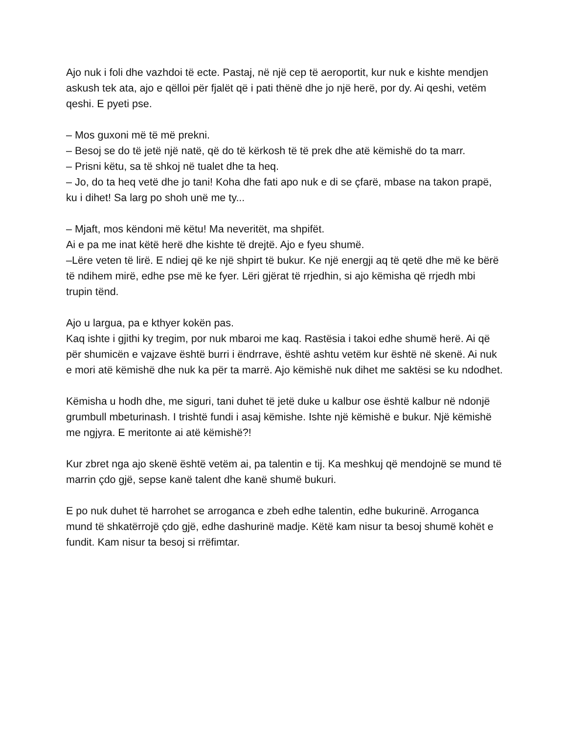Ajo nuk i foli dhe vazhdoi të ecte. Pastaj, në një cep të aeroportit, kur nuk e kishte mendjen askush tek ata, ajo e qëlloi për fjalët që i pati thënë dhe jo një herë, por dy. Ai qeshi, vetëm qeshi. E pyeti pse.
– Mos guxoni më të më prekni.
– Besoj se do të jetë një natë, që do të kërkosh të të prek dhe atë këmishë do ta marr.
– Prisni këtu, sa të shkoj në tualet dhe ta heq.
– Jo, do ta heq vetë dhe jo tani! Koha dhe fati apo nuk e di se çfarë, mbase na takon prapë, ku i dihet! Sa larg po shoh unë me ty...
– Mjaft, mos këndoni më këtu! Ma neveritët, ma shpifët.
Ai e pa me inat këtë herë dhe kishte të drejtë. Ajo e fyeu shumë.
–Lëre veten të lirë. E ndiej që ke një shpirt të bukur. Ke një energji aq të qetë dhe më ke bërë të ndihem mirë, edhe pse më ke fyer. Lëri gjërat të rrjedhin, si ajo këmisha që rrjedh mbi trupin tënd.
Ajo u largua, pa e kthyer kokën pas.
Kaq ishte i gjithi ky tregim, por nuk mbaroi me kaq. Rastësia i takoi edhe shumë herë. Ai që për shumicën e vajzave është burri i ëndrrave, është ashtu vetëm kur është në skenë. Ai nuk e mori atë këmishë dhe nuk ka për ta marrë. Ajo këmishë nuk dihet me saktësi se ku ndodhet.
Këmisha u hodh dhe, me siguri, tani duhet të jetë duke u kalbur ose është kalbur në ndonjë grumbull mbeturinash. I trishtë fundi i asaj këmishe. Ishte një këmishë e bukur. Një këmishë me ngjyra. E meritonte ai atë këmishë?!
Kur zbret nga ajo skenë është vetëm ai, pa talentin e tij. Ka meshkuj që mendojnë se mund të marrin çdo gjë, sepse kanë talent dhe kanë shumë bukuri.
E po nuk duhet të harrohet se arroganca e zbeh edhe talentin, edhe bukurinë. Arroganca mund të shkatërrojë çdo gjë, edhe dashurinë madje. Këtë kam nisur ta besoj shumë kohët e fundit. Kam nisur ta besoj si rrëfimtar.